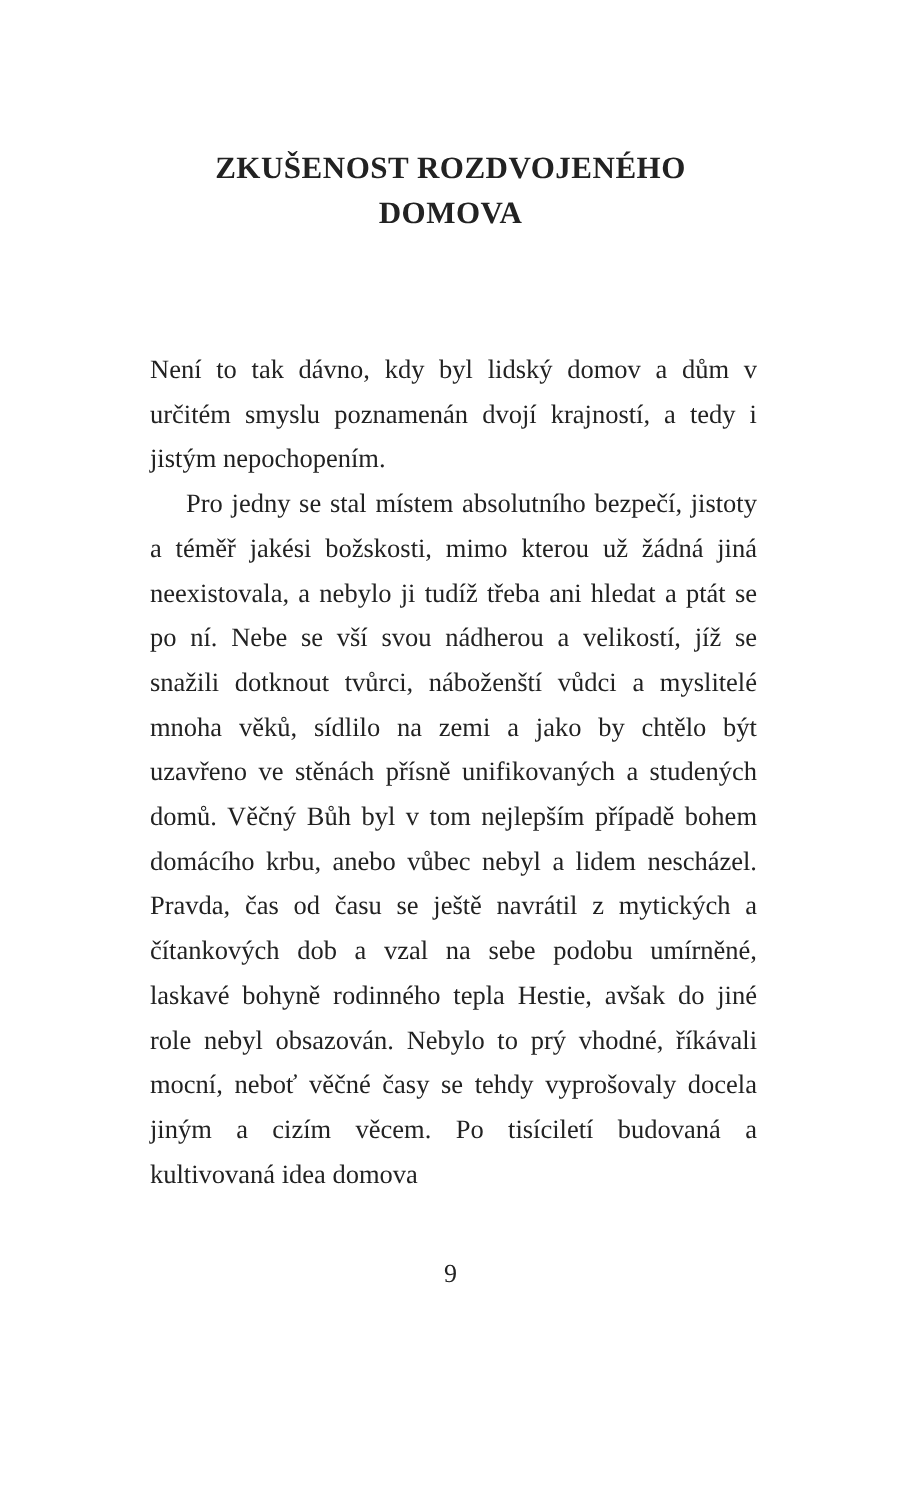ZKUŠENOST ROZDVOJENÉHO
DOMOVA
Není to tak dávno, kdy byl lidský domov a dům v určitém smyslu poznamenán dvojí krajností, a tedy i jistým nepochopením.
Pro jedny se stal místem absolutního bez­pečí, jistoty a téměř jakési božskosti, mimo kterou už žádná jiná neexistovala, a nebylo ji tudíž třeba ani hledat a ptát se po ní. Nebe se vší svou nádherou a velikostí, jíž se snažili dotknout tvůrci, náboženští vůdci a myslitelé mnoha věků, sídlilo na zemi a jako by chtělo být uzavřeno ve stěnách přísně unifikovaných a studených domů. Věčný Bůh byl v tom nej­lepším případě bohem domácího krbu, anebo vůbec nebyl a lidem nescházel. Pravda, čas od času se ještě navrátil z mytických a čítankových dob a vzal na sebe podobu umírněné, laskavé bohyně rodinného tepla Hestie, avšak do jiné role nebyl obsazován. Nebylo to prý vhod­né, říkávali mocní, neboť věčné časy se tehdy vyprošovaly docela jiným a cizím věcem. Po tisíciletí budovaná a kultivovaná idea domova
9